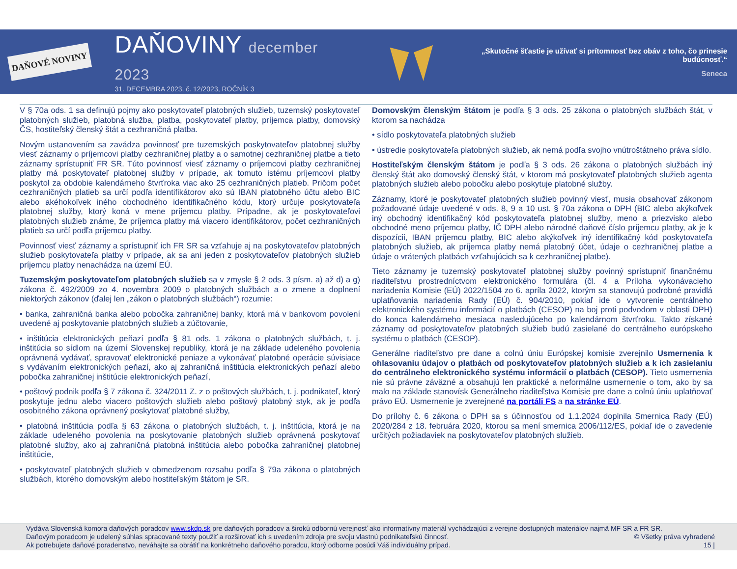DAŇOVÉ NOVINY
DAŇOVINY december 2023
31. DECEMBRA 2023, č. 12/2023, ROČNÍK 3
„Skutočné šťastie je užívať si prítomnosť bez obáv z toho, čo prinesie budúcnosť.“
Seneca
V § 70a ods. 1 sa definujú pojmy ako poskytovateľ platobných služieb, tuzemský poskytovateľ platobných služieb, platobná služba, platba, poskytovateľ platby, príjemca platby, domovský ČS, hostiteľský členský štát a cezhraničná platba.
Novým ustanovením sa zavádza povinnosť pre tuzemských poskytovateľov platobnej služby viesť záznamy o príjemcovi platby cezhraničnej platby a o samotnej cezhraničnej platbe a tieto záznamy sprístupniť FR SR. Túto povinnosť viesť záznamy o príjemcovi platby cezhraničnej platby má poskytovateľ platobnej služby v prípade, ak tomuto istému príjemcovi platby poskytol za obdobie kalendárneho štvrťroka viac ako 25 cezhraničných platieb. Pričom počet cezhraničných platieb sa určí podľa identifikátorov ako sú IBAN platobného účtu alebo BIC alebo akéhokoľvek iného obchodného identifikačného kódu, ktorý určuje poskytovateľa platobnej služby, ktorý koná v mene príjemcu platby. Prípadne, ak je poskytovateľovi platobných služieb známe, že príjemca platby má viacero identifikátorov, počet cezhraničných platieb sa určí podľa príjemcu platby.
Povinnosť viesť záznamy a sprístupniť ich FR SR sa vzťahuje aj na poskytovateľov platobných služieb poskytovateľa platby v prípade, ak sa ani jeden z poskytovateľov platobných služieb príjemcu platby nenachádza na území EÚ.
Tuzemským poskytovateľom platobných služieb sa v zmysle § 2 ods. 3 písm. a) až d) a g) zákona č. 492/2009 zo 4. novembra 2009 o platobných službách a o zmene a doplnení niektorých zákonov (ďalej len „zákon o platobných službách“) rozumie:
• banka, zahraničná banka alebo pobočka zahraničnej banky, ktorá má v bankovom povolení uvedené aj poskytovanie platobných služieb a zúčtovanie,
• inštitúcia elektronických peňazí podľa § 81 ods. 1 zákona o platobných službách, t. j. inštitúcia so sídlom na území Slovenskej republiky, ktorá je na základe udeleného povolenia oprávnená vydávať, spravovať elektronické peniaze a vykonávať platobné operácie súvisiace s vydávaním elektronických peňazí, ako aj zahraničná inštitúcia elektronických peňazí alebo pobočka zahraničnej inštitúcie elektronických peňazí,
• poštový podnik podľa § 7 zákona č. 324/2011 Z. z o poštových službách, t. j. podnikateľ, ktorý poskytuje jednu alebo viacero poštových služieb alebo poštový platobný styk, ak je podľa osobitného zákona oprávnený poskytovať platobné služby,
• platobná inštitúcia podľa § 63 zákona o platobných službách, t. j. inštitúcia, ktorá je na základe udeleného povolenia na poskytovanie platobných služieb oprávnená poskytovať platobné služby, ako aj zahraničná platobná inštitúcia alebo pobočka zahraničnej platobnej inštitúcie,
• poskytovateľ platobných služieb v obmedzenom rozsahu podľa § 79a zákona o platobných službách, ktorého domovským alebo hostiteľským štátom je SR.
Domovským členským štátom je podľa § 3 ods. 25 zákona o platobných službách štát, v ktorom sa nachádza
• sídlo poskytovateľa platobných služieb
• ústredie poskytovateľa platobných služieb, ak nemá podľa svojho vnútroštátneho práva sídlo.
Hostiteľským členským štátom je podľa § 3 ods. 26 zákona o platobných službách iný členský štát ako domovský členský štát, v ktorom má poskytovateľ platobných služieb agenta platobných služieb alebo pobočku alebo poskytuje platobné služby.
Záznamy, ktoré je poskytovateľ platobných služieb povinný viesť, musia obsahovať zákonom požadované údaje uvedené v ods. 8, 9 a 10 ust. § 70a zákona o DPH (BIC alebo akýkoľvek iný obchodný identifikačný kód poskytovateľa platobnej služby, meno a priezvisko alebo obchodné meno príjemcu platby, IČ DPH alebo národné daňové číslo príjemcu platby, ak je k dispozícii, IBAN príjemcu platby, BIC alebo akýkoľvek iný identifikačný kód poskytovateľa platobných služieb, ak príjemca platby nemá platobný účet, údaje o cezhraničnej platbe a údaje o vrátených platbách vzťahujúcich sa k cezhraničnej platbe).
Tieto záznamy je tuzemský poskytovateľ platobnej služby povinný sprístupniť finančnému riaditeľstvu prostredníctvom elektronického formulára (čl. 4 a Príloha vykonávacieho nariadenia Komisie (EÚ) 2022/1504 zo 6. apríla 2022, ktorým sa stanovujú podrobné pravidlá uplatňovania nariadenia Rady (EÚ) č. 904/2010, pokiaľ ide o vytvorenie centrálneho elektronického systému informácií o platbách (CESOP) na boj proti podvodom v oblasti DPH) do konca kalendárneho mesiaca nasledujúceho po kalendárnom štvrťroku. Takto získané záznamy od poskytovateľov platobných služieb budú zasielané do centrálneho európskeho systému o platbách (CESOP).
Generálne riaditeľstvo pre dane a colnú úniu Európskej komisie zverejnilo Usmernenia k ohlasovaniu údajov o platbách od poskytovateľov platobných služieb a k ich zasielaniu do centrálneho elektronického systému informácií o platbách (CESOP). Tieto usmernenia nie sú právne záväzné a obsahujú len praktické a neformálne usmernenie o tom, ako by sa malo na základe stanovísk Generálneho riaditeľstva Komisie pre dane a colnú úniu uplatňovať právo EÚ. Usmernenie je zverejnené na portáli FS a na stránke EÚ.
Do prílohy č. 6 zákona o DPH sa s účinnosťou od 1.1.2024 doplnila Smernica Rady (EÚ) 2020/284 z 18. februára 2020, ktorou sa mení smernica 2006/112/ES, pokiaľ ide o zavedenie určitých požiadaviek na poskytovateľov platobných služieb.
Vydáva Slovenská komora daňových poradcov www.skdp.sk pre daňových poradcov a širokú odbornú verejnosť ako informatívny materiál vychádzajúci z verejne dostupných materiálov najmä MF SR a FR SR.
Daňovým poradcom je udelený súhlas spracované texty použiť a rozširovať ich s uvedením zdroja pre svoju vlastnú podnikateľskú činnosť. © Všetky práva vyhradené
Ak potrebujete daňové poradenstvo, neváhajte sa obrátiť na konkrétneho daňového poradcu, ktorý odborne posúdi Váš individuálny prípad. 15 |